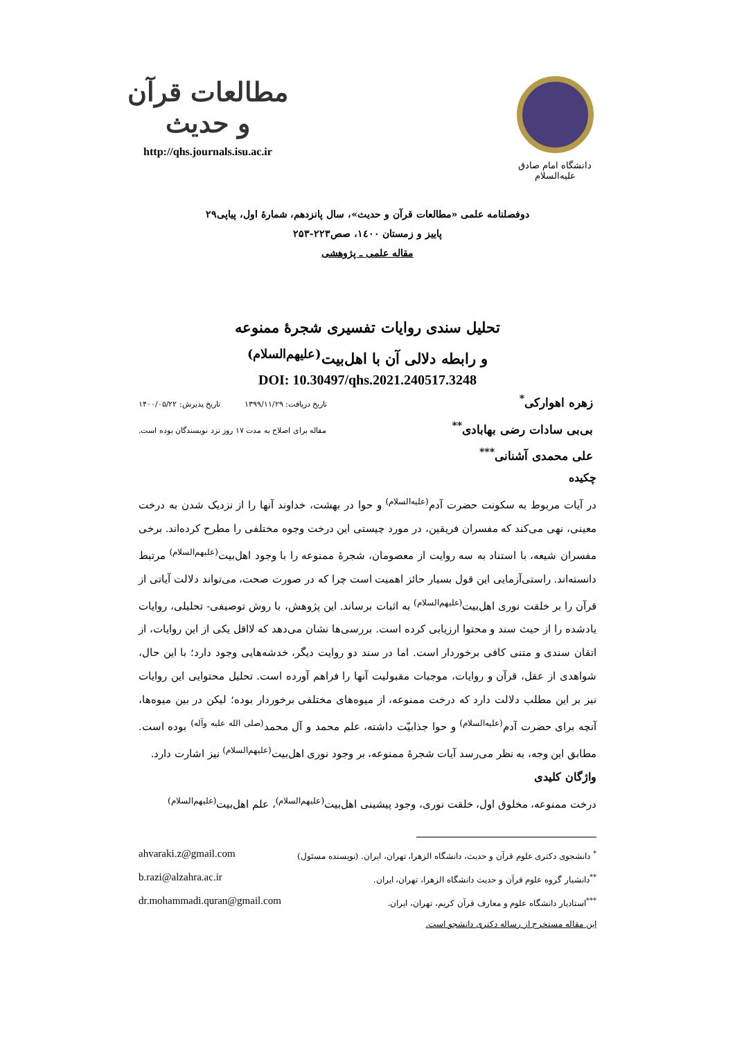دانشگاه امام صادق علیه‌السلام
مطالعات قرآن و حدیث
http://qhs.journals.isu.ac.ir
دوفصلنامه علمی «مطالعات قرآن و حدیث»، سال پانزدهم، شمارۀ اول، پیاپی۲۹
پاییز و زمستان ۱٤۰۰، صص۲۲۳-۲۵۳
مقاله علمی ـ پژوهشی
تحلیل سندی روایات تفسیری شجرۀ ممنوعه
و رابطه دلالی آن با اهل‌بیت<sup>(علیهم‌السلام)</sup>
DOI: 10.30497/qhs.2021.240517.3248
زهره اهوارکی<sup>*</sup> تاریخ دریافت: ۱۳۹۹/۱۱/۲۹ تاریخ پذیرش: ۱۴۰۰/۰۵/۲۲
بی‌بی سادات رضی بهابادی<sup>**</sup> مقاله برای اصلاح به مدت ۱۷ روز نزد نویسندگان بوده است.
علی محمدی آشنانی<sup>***</sup>
چکیده
در آیات مربوط به سکونت حضرت آدم<sup>(علیه‌السلام)</sup> و حوا در بهشت، خداوند آنها را از نزدیک شدن به درخت معینی، نهی می‌کند که مفسران فریقین، در مورد چیستی این درخت وجوه مختلفی را مطرح کرده‌اند. برخی مفسران شیعه، با استناد به سه روایت از معصومان، شجرۀ ممنوعه را با وجود اهل‌بیت<sup>(علیهم‌السلام)</sup> مرتبط دانسته‌اند. راستی‌آزمایی این قول بسیار حائز اهمیت است چرا که در صورت صحت، می‌تواند دلالت آیاتی از قرآن را بر خلقت نوری اهل‌بیت<sup>(علیهم‌السلام)</sup> به اثبات برساند. این پژوهش، با روش توصیفی- تحلیلی، روایات یادشده را از حیث سند و محتوا ارزیابی کرده است. بررسی‌ها نشان می‌دهد که لااقل یکی از این روایات، از اتقان سندی و متنی کافی برخوردار است. اما در سند دو روایت دیگر، خدشه‌هایی وجود دارد؛ با این حال، شواهدی از عقل، قرآن و روایات، موجبات مقبولیت آنها را فراهم آورده است. تحلیل محتوایی این روایات نیز بر این مطلب دلالت دارد که درخت ممنوعه، از میوه‌های مختلفی برخوردار بوده؛ لیکن در بین میوه‌ها، آنچه برای حضرت آدم<sup>(علیه‌السلام)</sup> و حوا جذابیّت داشته، علم محمد و آل محمد<sup>(صلی الله علیه وآله)</sup> بوده است. مطابق این وجه، به نظر می‌رسد آیات شجرۀ ممنوعه، بر وجود نوری اهل‌بیت<sup>(علیهم‌السلام)</sup> نیز اشارت دارد.
واژگان کلیدی
درخت ممنوعه، مخلوق اول، خلقت نوری، وجود پیشینی اهل‌بیت<sup>(علیهم‌السلام)</sup>، علم اهل‌بیت<sup>(علیهم‌السلام)</sup>
<sup>*</sup> دانشجوی دکتری علوم قرآن و حدیث، دانشگاه الزهرا، تهران، ایران. (نویسنده مسئول) ahvaraki.z@gmail.com
<sup>**</sup> دانشیار گروه علوم قرآن و حدیث دانشگاه الزهرا، تهران، ایران. b.razi@alzahra.ac.ir
<sup>***</sup> استادیار دانشگاه علوم و معارف قرآن کریم، تهران، ایران. dr.mohammadi.quran@gmail.com
این مقاله مستخرج از رساله دکتری دانشجو است.